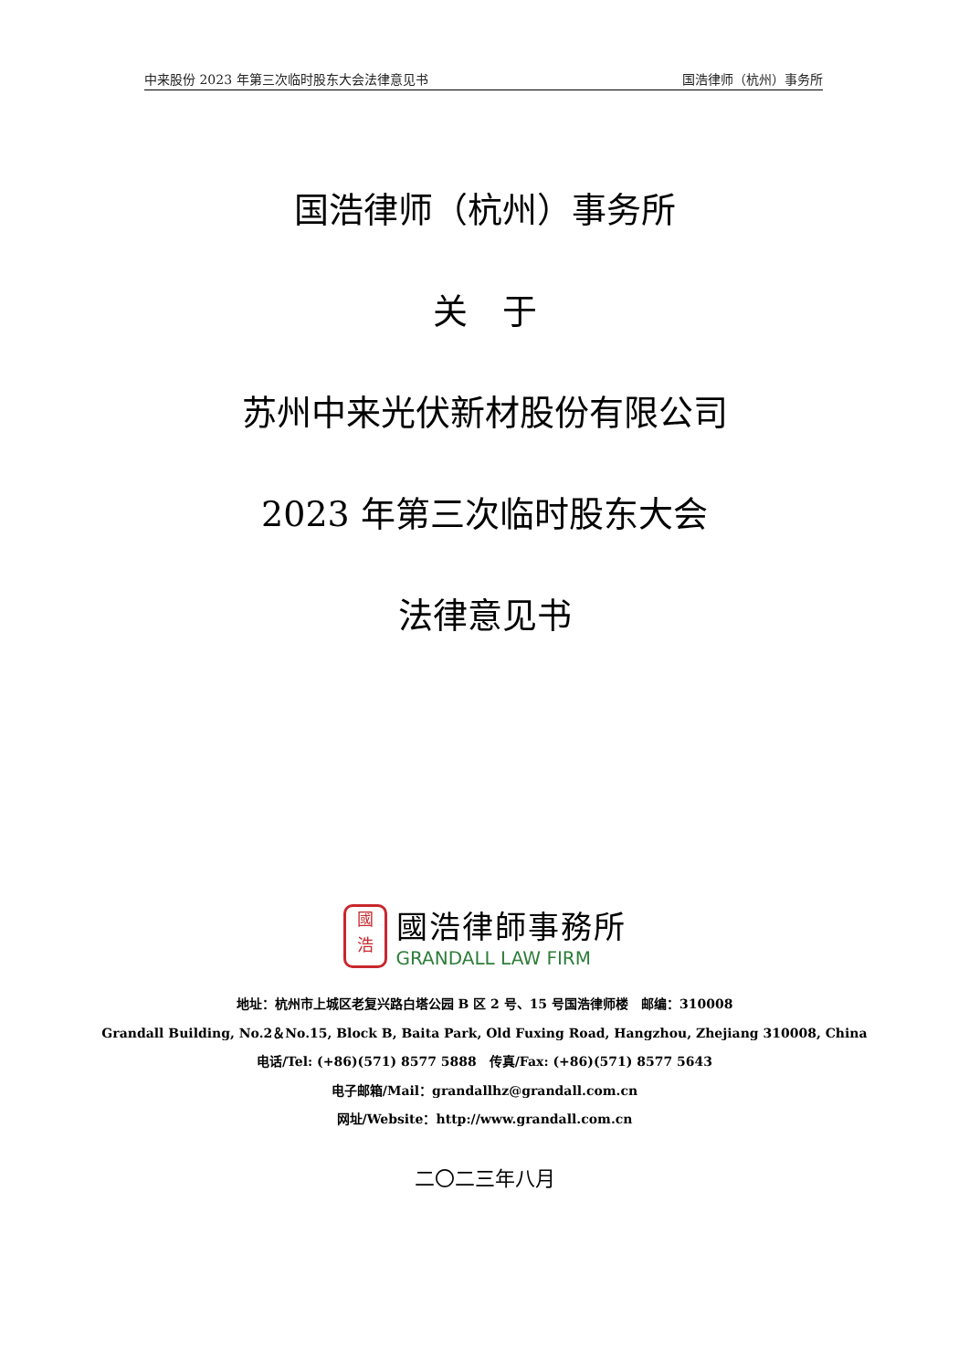中来股份 2023 年第三次临时股东大会法律意见书 国浩律师（杭州）事务所
国浩律师（杭州）事务所
关　于
苏州中来光伏新材股份有限公司
2023 年第三次临时股东大会
法律意见书
國
浩
國浩律師事務所
GRANDALL LAW FIRM
地址：杭州市上城区老复兴路白塔公园 B 区 2 号、15 号国浩律师楼　邮编：310008
Grandall Building, No.2＆No.15, Block B, Baita Park, Old Fuxing Road, Hangzhou, Zhejiang 310008, China
电话/Tel: (+86)(571) 8577 5888　传真/Fax: (+86)(571) 8577 5643
电子邮箱/Mail：grandallhz@grandall.com.cn
网址/Website：http://www.grandall.com.cn
二〇二三年八月